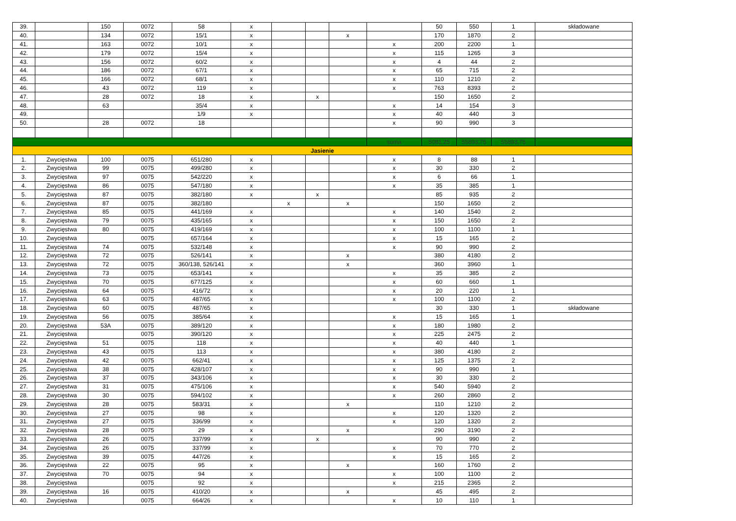| 39. | | 150 | 0072 | 58 | x | | | | | 50 | 550 | 1 | składowane |
| 40. | | 134 | 0072 | 15/1 | x | | | x | | 170 | 1870 | 2 | |
| 41. | | 163 | 0072 | 10/1 | x | | | | x | 200 | 2200 | 1 | |
| 42. | | 179 | 0072 | 15/4 | x | | | | x | 115 | 1265 | 3 | |
| 43. | | 156 | 0072 | 60/2 | x | | | | x | 4 | 44 | 2 | |
| 44. | | 186 | 0072 | 67/1 | x | | | | x | 65 | 715 | 2 | |
| 45. | | 166 | 0072 | 68/1 | x | | | | x | 110 | 1210 | 2 | |
| 46. | | 43 | 0072 | 119 | x | | | | x | 763 | 8393 | 2 | |
| 47. | | 28 | 0072 | 18 | x | | x | | | 150 | 1650 | 2 | |
| 48. | | 63 | | 35/4 | x | | | | x | 14 | 154 | 3 | |
| 49. | | | | 1/9 | x | | | | x | 40 | 440 | 3 | |
| 50. | | 28 | 0072 | 18 | | | | | x | 90 | 990 | 3 | |
| | | | | | | | | | suma | 5081,25 | 55893,75 | 55893,75 | |
| Jasienie | | | | | | | | | | | | | |
| 1. | Zwycięstwa | 100 | 0075 | 651/280 | x | | | | x | 8 | 88 | 1 | |
| 2. | Zwycięstwa | 99 | 0075 | 499/280 | x | | | | x | 30 | 330 | 2 | |
| 3. | Zwycięstwa | 97 | 0075 | 542/220 | x | | | | x | 6 | 66 | 1 | |
| 4. | Zwycięstwa | 86 | 0075 | 547/180 | x | | | | x | 35 | 385 | 1 | |
| 5. | Zwycięstwa | 87 | 0075 | 382/180 | x | | x | | | 85 | 935 | 2 | |
| 6. | Zwycięstwa | 87 | 0075 | 382/180 | | x | | x | | 150 | 1650 | 2 | |
| 7. | Zwycięstwa | 85 | 0075 | 441/169 | x | | | | x | 140 | 1540 | 2 | |
| 8. | Zwycięstwa | 79 | 0075 | 435/165 | x | | | | x | 150 | 1650 | 2 | |
| 9. | Zwycięstwa | 80 | 0075 | 419/169 | x | | | | x | 100 | 1100 | 1 | |
| 10. | Zwycięstwa | | 0075 | 657/164 | x | | | | x | 15 | 165 | 2 | |
| 11. | Zwycięstwa | 74 | 0075 | 532/148 | x | | | | x | 90 | 990 | 2 | |
| 12. | Zwycięstwa | 72 | 0075 | 526/141 | x | | | x | | 380 | 4180 | 2 | |
| 13. | Zwycięstwa | 72 | 0075 | 360/138, 526/141 | x | | | x | | 360 | 3960 | 1 | |
| 14. | Zwycięstwa | 73 | 0075 | 653/141 | x | | | | x | 35 | 385 | 2 | |
| 15. | Zwycięstwa | 70 | 0075 | 677/125 | x | | | | x | 60 | 660 | 1 | |
| 16. | Zwycięstwa | 64 | 0075 | 416/72 | x | | | | x | 20 | 220 | 1 | |
| 17. | Zwycięstwa | 63 | 0075 | 487/65 | x | | | | x | 100 | 1100 | 2 | |
| 18. | Zwycięstwa | 60 | 0075 | 487/65 | x | | | | | 30 | 330 | 1 | składowane |
| 19. | Zwycięstwa | 56 | 0075 | 385/64 | x | | | | x | 15 | 165 | 1 | |
| 20. | Zwycięstwa | 53A | 0075 | 389/120 | x | | | | x | 180 | 1980 | 2 | |
| 21. | Zwycięstwa | | 0075 | 390/120 | x | | | | x | 225 | 2475 | 2 | |
| 22. | Zwycięstwa | 51 | 0075 | 118 | x | | | | x | 40 | 440 | 1 | |
| 23. | Zwycięstwa | 43 | 0075 | 113 | x | | | | x | 380 | 4180 | 2 | |
| 24. | Zwycięstwa | 42 | 0075 | 662/41 | x | | | | x | 125 | 1375 | 2 | |
| 25. | Zwycięstwa | 38 | 0075 | 428/107 | x | | | | x | 90 | 990 | 1 | |
| 26. | Zwycięstwa | 37 | 0075 | 343/106 | x | | | | x | 30 | 330 | 2 | |
| 27. | Zwycięstwa | 31 | 0075 | 475/106 | x | | | | x | 540 | 5940 | 2 | |
| 28. | Zwycięstwa | 30 | 0075 | 594/102 | x | | | | x | 260 | 2860 | 2 | |
| 29. | Zwycięstwa | 28 | 0075 | 583/31 | x | | | x | | 110 | 1210 | 2 | |
| 30. | Zwycięstwa | 27 | 0075 | 98 | x | | | | x | 120 | 1320 | 2 | |
| 31. | Zwycięstwa | 27 | 0075 | 336/99 | x | | | | x | 120 | 1320 | 2 | |
| 32. | Zwycięstwa | 28 | 0075 | 29 | x | | | x | | 290 | 3190 | 2 | |
| 33. | Zwycięstwa | 26 | 0075 | 337/99 | x | | x | | | 90 | 990 | 2 | |
| 34. | Zwycięstwa | 26 | 0075 | 337/99 | x | | | | x | 70 | 770 | 2 | |
| 35. | Zwycięstwa | 39 | 0075 | 447/26 | x | | | | x | 15 | 165 | 2 | |
| 36. | Zwycięstwa | 22 | 0075 | 95 | x | | | x | | 160 | 1760 | 2 | |
| 37. | Zwycięstwa | 70 | 0075 | 94 | x | | | | x | 100 | 1100 | 2 | |
| 38. | Zwycięstwa | | 0075 | 92 | x | | | | x | 215 | 2365 | 2 | |
| 39. | Zwycięstwa | 16 | 0075 | 410/20 | x | | | x | | 45 | 495 | 2 | |
| 40. | Zwycięstwa | | 0075 | 664/26 | x | | | | x | 10 | 110 | 1 | |